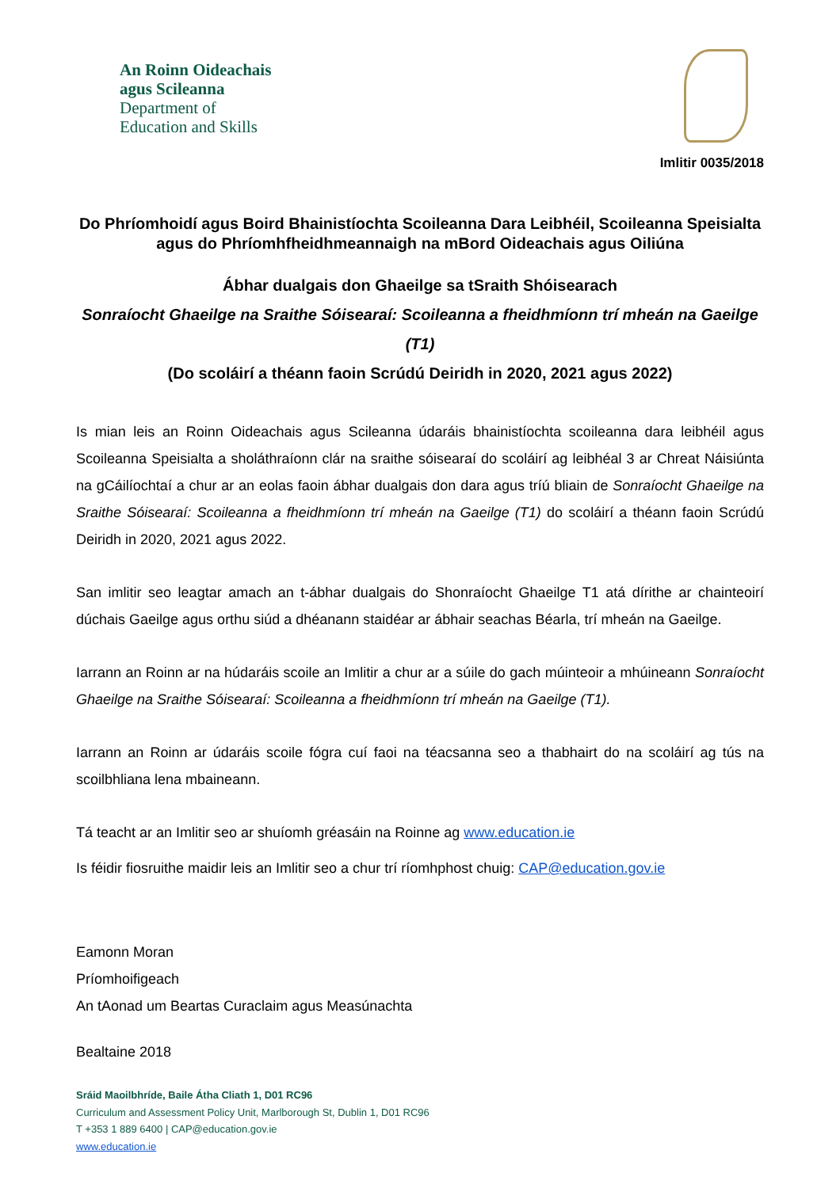An Roinn Oideachais
agus Scileanna
Department of
Education and Skills
Imlitir 0035/2018
Do Phríomhoidí agus Boird Bhainistíochta Scoileanna Dara Leibhéil, Scoileanna Speisialta agus do Phríomhfheidhmeannaigh na mBord Oideachais agus Oiliúna
Ábhar dualgais don Ghaeilge sa tSraith Shóisearach
Sonraíocht Ghaeilge na Sraithe Sóisearaí: Scoileanna a fheidhmíonn trí mheán na Gaeilge (T1)
(Do scoláirí a théann faoin Scrúdú Deiridh in 2020, 2021 agus 2022)
Is mian leis an Roinn Oideachais agus Scileanna údaráis bhainistíochta scoileanna dara leibhéil agus Scoileanna Speisialta a sholáthraíonn clár na sraithe sóisearaí do scoláirí ag leibhéal 3 ar Chreat Náisiúnta na gCáilíochtaí a chur ar an eolas faoin ábhar dualgais don dara agus tríú bliain de Sonraíocht Ghaeilge na Sraithe Sóisearaí: Scoileanna a fheidhmíonn trí mheán na Gaeilge (T1) do scoláirí a théann faoin Scrúdú Deiridh in 2020, 2021 agus 2022.
San imlitir seo leagtar amach an t-ábhar dualgais do Shonraíocht Ghaeilge T1 atá dírithe ar chainteoirí dúchais Gaeilge agus orthu siúd a dhéanann staidéar ar ábhair seachas Béarla, trí mheán na Gaeilge.
Iarrann an Roinn ar na húdaráis scoile an Imlitir a chur ar a súile do gach múinteoir a mhúineann Sonraíocht Ghaeilge na Sraithe Sóisearaí: Scoileanna a fheidhmíonn trí mheán na Gaeilge (T1).
Iarrann an Roinn ar údaráis scoile fógra cuí faoi na téacsanna seo a thabhairt do na scoláirí ag tús na scoilbhliana lena mbaineann.
Tá teacht ar an Imlitir seo ar shuíomh gréasáin na Roinne ag www.education.ie
Is féidir fiosruithe maidir leis an Imlitir seo a chur trí ríomhphost chuig: CAP@education.gov.ie
Eamonn Moran
Príomhoifigeach
An tAonad um Beartas Curaclaim agus Measúnachta
Bealtaine 2018
Sráid Maoilbhríde, Baile Átha Cliath 1, D01 RC96
Curriculum and Assessment Policy Unit, Marlborough St, Dublin 1, D01 RC96
T +353 1 889 6400 | CAP@education.gov.ie
www.education.ie